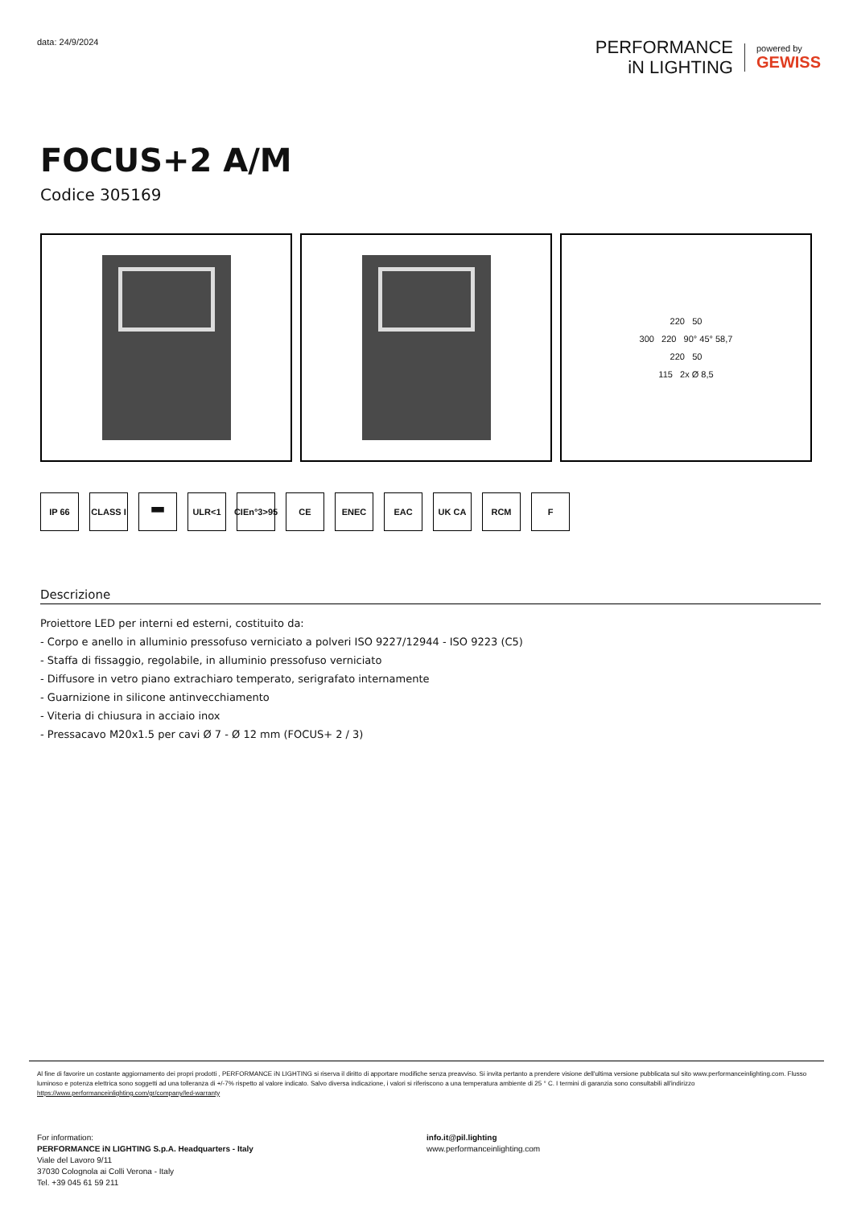data: 24/9/2024
PERFORMANCE
iN LIGHTING
powered by
GEWISS
FOCUS+2 A/M
Codice 305169
220 50
300 220 90° 45° 58,7
220 50
115 2x Ø 8,5
IP 66 CLASS I
▀▀ ULR<1 CIEn°3>95
CE ENEC EAC UK CA RCM F
Descrizione
Proiettore LED per interni ed esterni, costituito da:
- Corpo e anello in alluminio pressofuso verniciato a polveri ISO 9227/12944 - ISO 9223 (C5)
- Staffa di fissaggio, regolabile, in alluminio pressofuso verniciato
- Diffusore in vetro piano extrachiaro temperato, serigrafato internamente
- Guarnizione in silicone antinvecchiamento
- Viteria di chiusura in acciaio inox
- Pressacavo M20x1.5 per cavi Ø 7 - Ø 12 mm (FOCUS+ 2 / 3)
Al fine di favorire un costante aggiornamento dei propri prodotti , PERFORMANCE iN LIGHTING si riserva il diritto di apportare modifiche senza preavviso. Si invita pertanto a prendere visione dell'ultima versione pubblicata sul sito www.performanceinlighting.com. Flusso luminoso e potenza elettrica sono soggetti ad una tolleranza di +/-7% rispetto al valore indicato. Salvo diversa indicazione, i valori si riferiscono a una temperatura ambiente di 25 ° C. I termini di garanzia sono consultabili all'indirizzo https://www.performanceinlighting.com/gr/company/led-warranty
For information:
PERFORMANCE iN LIGHTING S.p.A. Headquarters - Italy
Viale del Lavoro 9/11
37030 Colognola ai Colli Verona - Italy
Tel. +39 045 61 59 211
info.it@pil.lighting
www.performanceinlighting.com